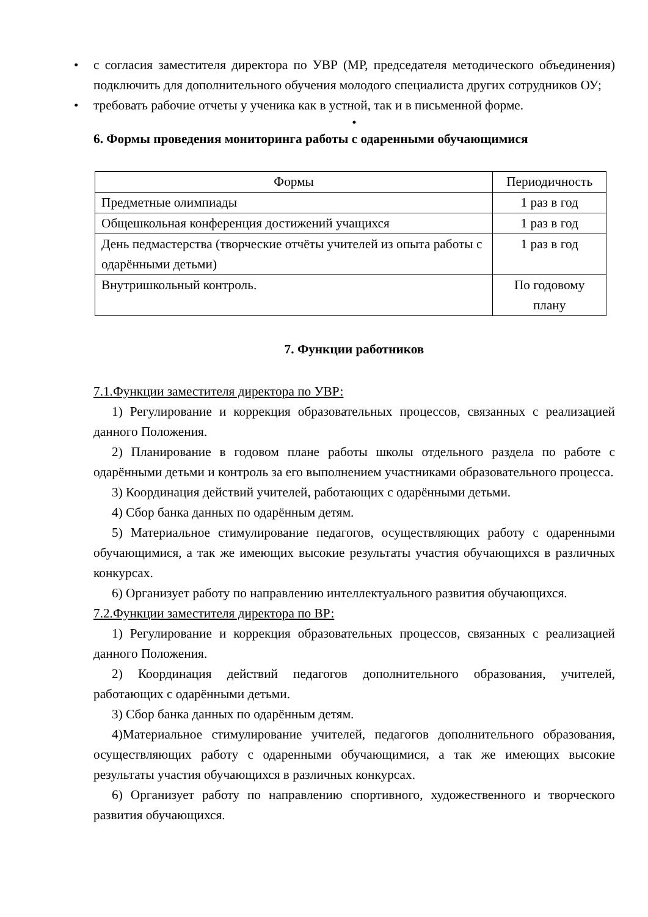• с согласия заместителя директора по УВР (МР, председателя методического объединения) подключить для дополнительного обучения молодого специалиста других сотрудников ОУ;
• требовать рабочие отчеты у ученика как в устной, так и в письменной форме.
•
6. Формы проведения мониторинга работы с одаренными обучающимися
| Формы | Периодичность |
| --- | --- |
| Предметные олимпиады | 1 раз в год |
| Общешкольная конференция достижений учащихся | 1 раз в год |
| День педмастерства (творческие отчёты учителей из опыта работы с одарёнными детьми) | 1 раз в год |
| Внутришкольный контроль. | По годовому плану |
7. Функции работников
7.1.Функции заместителя директора по УВР:
1) Регулирование и коррекция образовательных процессов, связанных с реализацией данного Положения.
2) Планирование в годовом плане работы школы отдельного раздела по работе с одарёнными детьми и контроль за его выполнением участниками образовательного процесса.
3) Координация действий учителей, работающих с одарёнными детьми.
4) Сбор банка данных по одарённым детям.
5) Материальное стимулирование педагогов, осуществляющих работу с одаренными обучающимися, а так же имеющих высокие результаты участия обучающихся в различных конкурсах.
6) Организует работу по направлению интеллектуального развития обучающихся.
7.2.Функции заместителя директора по ВР:
1) Регулирование и коррекция образовательных процессов, связанных с реализацией данного Положения.
2) Координация действий педагогов дополнительного образования, учителей, работающих с одарёнными детьми.
3) Сбор банка данных по одарённым детям.
4)Материальное стимулирование учителей, педагогов дополнительного образования, осуществляющих работу с одаренными обучающимися, а так же имеющих высокие результаты участия обучающихся в различных конкурсах.
6) Организует работу по направлению спортивного, художественного и творческого развития обучающихся.